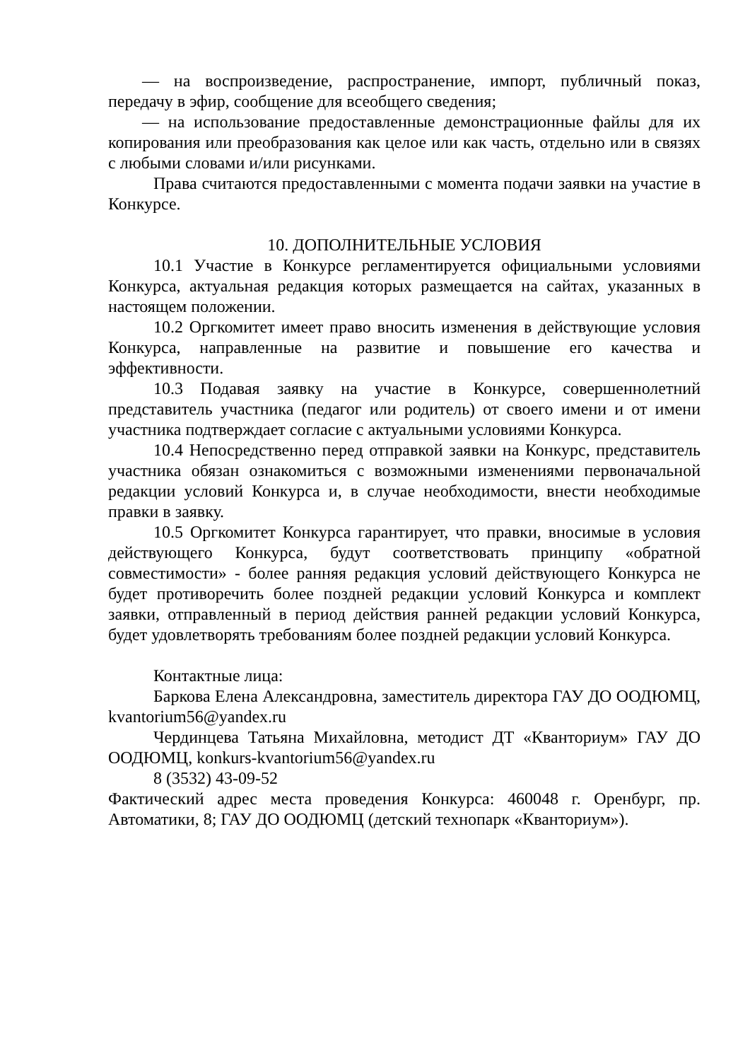— на воспроизведение, распространение, импорт, публичный показ, передачу в эфир, сообщение для всеобщего сведения;
— на использование предоставленные демонстрационные файлы для их копирования или преобразования как целое или как часть, отдельно или в связях с любыми словами и/или рисунками.
Права считаются предоставленными с момента подачи заявки на участие в Конкурсе.
10. ДОПОЛНИТЕЛЬНЫЕ УСЛОВИЯ
10.1 Участие в Конкурсе регламентируется официальными условиями Конкурса, актуальная редакция которых размещается на сайтах, указанных в настоящем положении.
10.2 Оргкомитет имеет право вносить изменения в действующие условия Конкурса, направленные на развитие и повышение его качества и эффективности.
10.3 Подавая заявку на участие в Конкурсе, совершеннолетний представитель участника (педагог или родитель) от своего имени и от имени участника подтверждает согласие с актуальными условиями Конкурса.
10.4 Непосредственно перед отправкой заявки на Конкурс, представитель участника обязан ознакомиться с возможными изменениями первоначальной редакции условий Конкурса и, в случае необходимости, внести необходимые правки в заявку.
10.5 Оргкомитет Конкурса гарантирует, что правки, вносимые в условия действующего Конкурса, будут соответствовать принципу «обратной совместимости» - более ранняя редакция условий действующего Конкурса не будет противоречить более поздней редакции условий Конкурса и комплект заявки, отправленный в период действия ранней редакции условий Конкурса, будет удовлетворять требованиям более поздней редакции условий Конкурса.
Контактные лица:
Баркова Елена Александровна, заместитель директора ГАУ ДО ООДЮМЦ, kvantorium56@yandex.ru
Чердинцева Татьяна Михайловна, методист ДТ «Кванториум» ГАУ ДО ООДЮМЦ, konkurs-kvantorium56@yandex.ru
8 (3532) 43-09-52
Фактический адрес места проведения Конкурса: 460048 г. Оренбург, пр. Автоматики, 8; ГАУ ДО ООДЮМЦ (детский технопарк «Кванториум»).